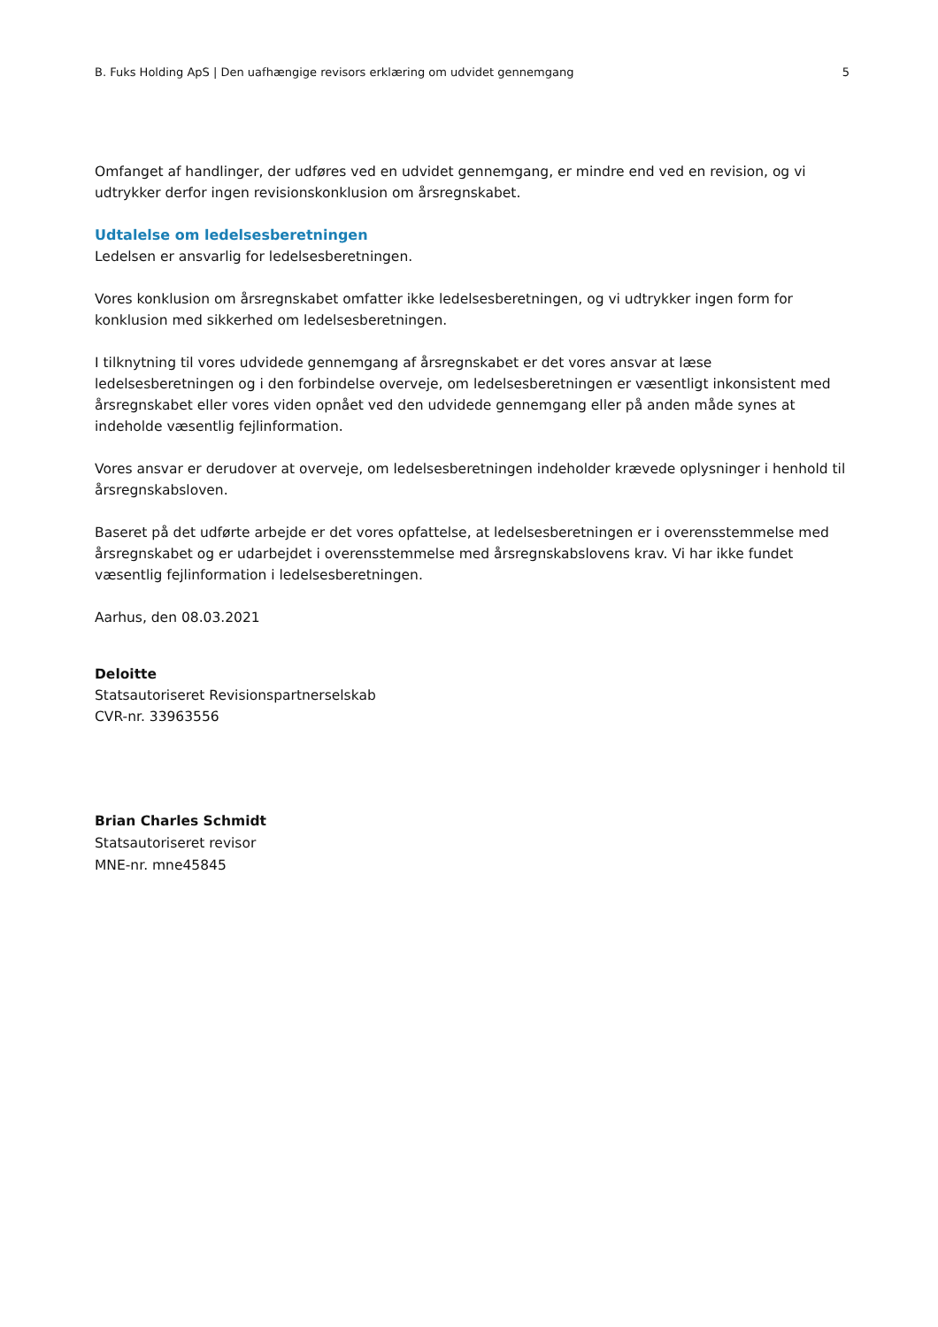B. Fuks Holding ApS | Den uafhængige revisors erklæring om udvidet gennemgang 5
Omfanget af handlinger, der udføres ved en udvidet gennemgang, er mindre end ved en revision, og vi udtrykker derfor ingen revisionskonklusion om årsregnskabet.
Udtalelse om ledelsesberetningen
Ledelsen er ansvarlig for ledelsesberetningen.
Vores konklusion om årsregnskabet omfatter ikke ledelsesberetningen, og vi udtrykker ingen form for konklusion med sikkerhed om ledelsesberetningen.
I tilknytning til vores udvidede gennemgang af årsregnskabet er det vores ansvar at læse ledelsesberetningen og i den forbindelse overveje, om ledelsesberetningen er væsentligt inkonsistent med årsregnskabet eller vores viden opnået ved den udvidede gennemgang eller på anden måde synes at indeholde væsentlig fejlinformation.
Vores ansvar er derudover at overveje, om ledelsesberetningen indeholder krævede oplysninger i henhold til årsregnskabsloven.
Baseret på det udførte arbejde er det vores opfattelse, at ledelsesberetningen er i overensstemmelse med årsregnskabet og er udarbejdet i overensstemmelse med årsregnskabslovens krav. Vi har ikke fundet væsentlig fejlinformation i ledelsesberetningen.
Aarhus, den 08.03.2021
Deloitte
Statsautoriseret Revisionspartnerselskab
CVR-nr. 33963556
Brian Charles Schmidt
Statsautoriseret revisor
MNE-nr. mne45845